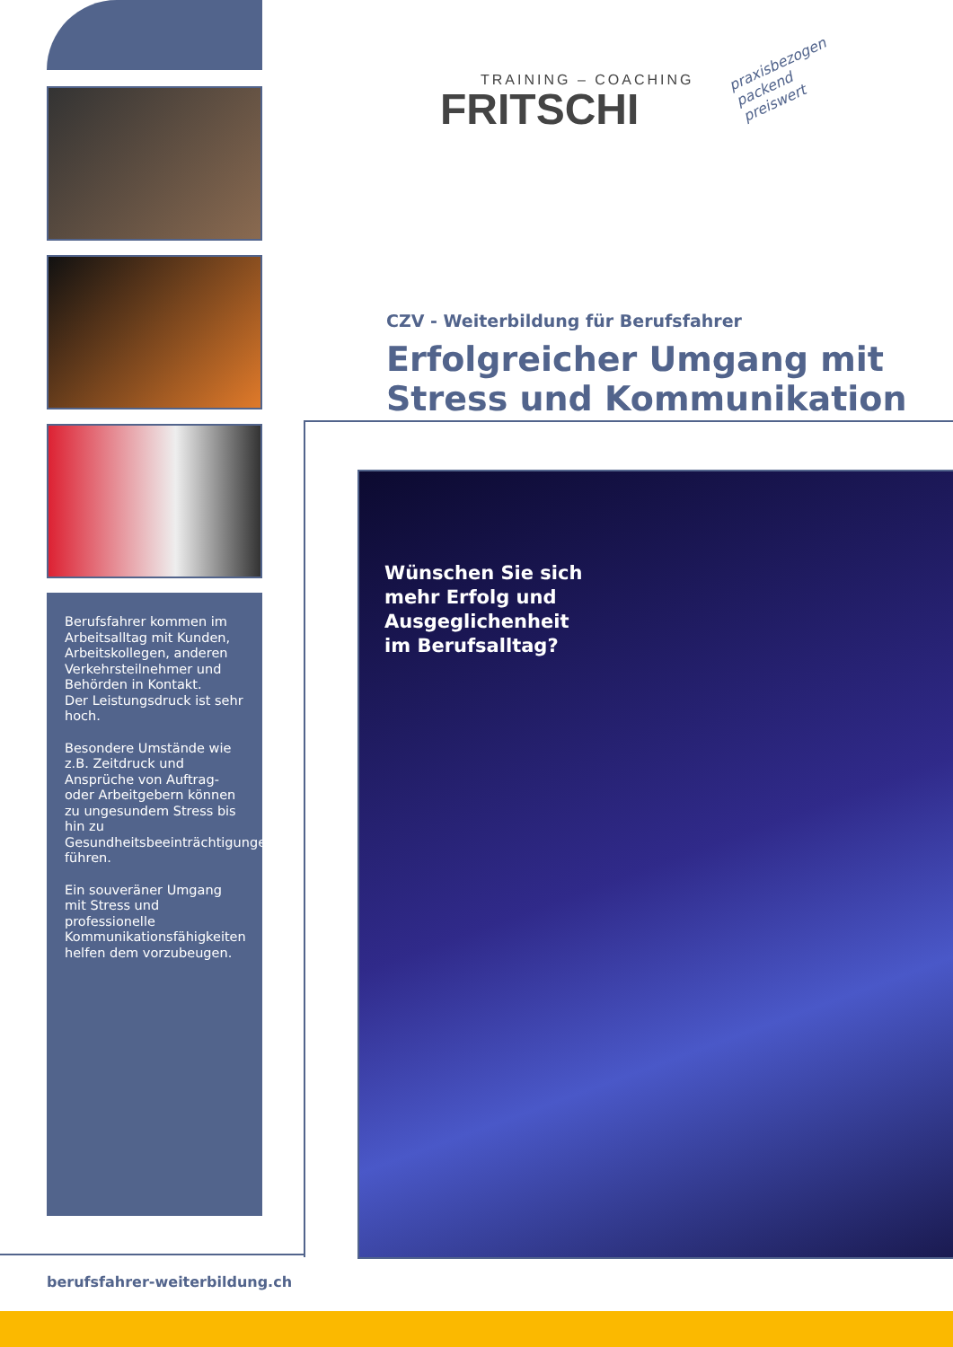Berufsfahrer kommen im Arbeitsalltag mit Kunden, Arbeitskollegen, anderen Verkehrsteilnehmer und Behörden in Kontakt.
Der Leistungsdruck ist sehr hoch.
Besondere Umstände wie z.B. Zeitdruck und Ansprüche von Auftrag- oder Arbeitgebern können zu ungesundem Stress bis hin zu Gesundheitsbeeinträchtigungen führen.
Ein souveräner Umgang mit Stress und professionelle Kommunikationsfähigkeiten helfen dem vorzubeugen.
TRAINING – COACHING
FRITSCHI
praxisbezogen
packend
preiswert
CZV - Weiterbildung für Berufsfahrer
Erfolgreicher Umgang mit Stress und Kommunikation
Wünschen Sie sich
mehr Erfolg und
Ausgeglichenheit
im Berufsalltag?
berufsfahrer-weiterbildung.ch